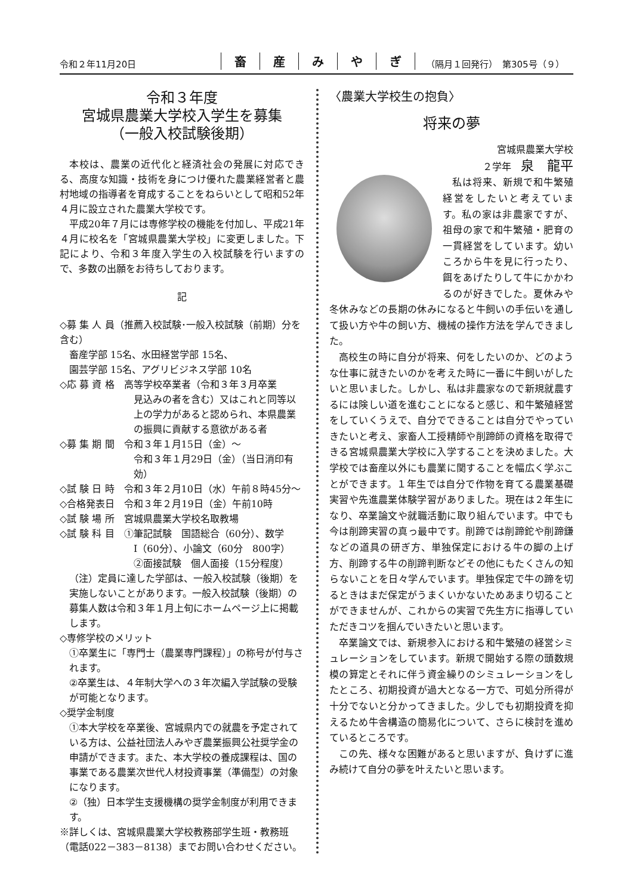令和２年11月20日
畜産みやぎ
（隔月１回発行）　第305号（９）
令和３年度
宮城県農業大学校入学生を募集
（一般入校試験後期）
本校は、農業の近代化と経済社会の発展に対応できる、高度な知識・技術を身につけ優れた農業経営者と農村地域の指導者を育成することをねらいとして昭和52年４月に設立された農業大学校です。
平成20年７月には専修学校の機能を付加し、平成21年４月に校名を「宮城県農業大学校」に変更しました。下記により、令和３年度入学生の入校試験を行いますので、多数の出願をお待ちしております。
記
◇募 集 人 員（推薦入校試験･一般入校試験（前期）分を含む）
畜産学部 15名、水田経営学部 15名、
園芸学部 15名、アグリビジネス学部 10名
◇応 募 資 格　高等学校卒業者（令和３年３月卒業
見込みの者を含む）又はこれと同等以上の学力があると認められ、本県農業の振興に貢献する意欲がある者
◇募 集 期 間　令和３年１月15日（金）～
令和３年１月29日（金）（当日消印有効）
◇試 験 日 時　令和３年２月10日（水）午前８時45分～
◇合格発表日　令和３年２月19日（金）午前10時
◇試 験 場 所　宮城県農業大学校名取教場
◇試 験 科 目　①筆記試験　国語総合（60分）、数学
Ⅰ（60分）、小論文（60分　800字）
②面接試験　個人面接（15分程度）
（注）定員に達した学部は、一般入校試験（後期）を実施しないことがあります。一般入校試験（後期）の募集人数は令和３年１月上旬にホームページ上に掲載します。
◇専修学校のメリット
①卒業生に「専門士（農業専門課程）」の称号が付与されます。
②卒業生は、４年制大学への３年次編入学試験の受験が可能となります。
◇奨学金制度
①本大学校を卒業後、宮城県内での就農を予定されている方は、公益社団法人みやぎ農業振興公社奨学金の申請ができます。また、本大学校の養成課程は、国の事業である農業次世代人材投資事業（準備型）の対象になります。
②（独）日本学生支援機構の奨学金制度が利用できます。
※詳しくは、宮城県農業大学校教務部学生班・教務班（電話022－383－8138）までお問い合わせください。
〈農業大学校生の抱負〉
将来の夢
宮城県農業大学校
２学年　泉　龍平
私は将来、新規で和牛繁殖経営をしたいと考えています。私の家は非農家ですが、祖母の家で和牛繁殖・肥育の一貫経営をしています。幼いころから牛を見に行ったり、餌をあげたりして牛にかかわるのが好きでした。夏休みや冬休みなどの長期の休みになると牛飼いの手伝いを通して扱い方や牛の飼い方、機械の操作方法を学んできました。
高校生の時に自分が将来、何をしたいのか、どのような仕事に就きたいのかを考えた時に一番に牛飼いがしたいと思いました。しかし、私は非農家なので新規就農するには険しい道を進むことになると感じ、和牛繁殖経営をしていくうえで、自分でできることは自分でやっていきたいと考え、家畜人工授精師や削蹄師の資格を取得できる宮城県農業大学校に入学することを決めました。大学校では畜産以外にも農業に関することを幅広く学ぶことができます。１年生では自分で作物を育てる農業基礎実習や先進農業体験学習がありました。現在は２年生になり、卒業論文や就職活動に取り組んでいます。中でも今は削蹄実習の真っ最中です。削蹄では削蹄鉈や削蹄鎌などの道具の研ぎ方、単独保定における牛の脚の上げ方、削蹄する牛の削蹄判断などその他にもたくさんの知らないことを日々学んでいます。単独保定で牛の蹄を切るときはまだ保定がうまくいかないためあまり切ることができませんが、これからの実習で先生方に指導していただきコツを掴んでいきたいと思います。
卒業論文では、新規参入における和牛繁殖の経営シミュレーションをしています。新規で開始する際の頭数規模の算定とそれに伴う資金繰りのシミュレーションをしたところ、初期投資が過大となる一方で、可処分所得が十分でないと分かってきました。少しでも初期投資を抑えるため牛舎構造の簡易化について、さらに検討を進めているところです。
この先、様々な困難があると思いますが、負けずに進み続けて自分の夢を叶えたいと思います。